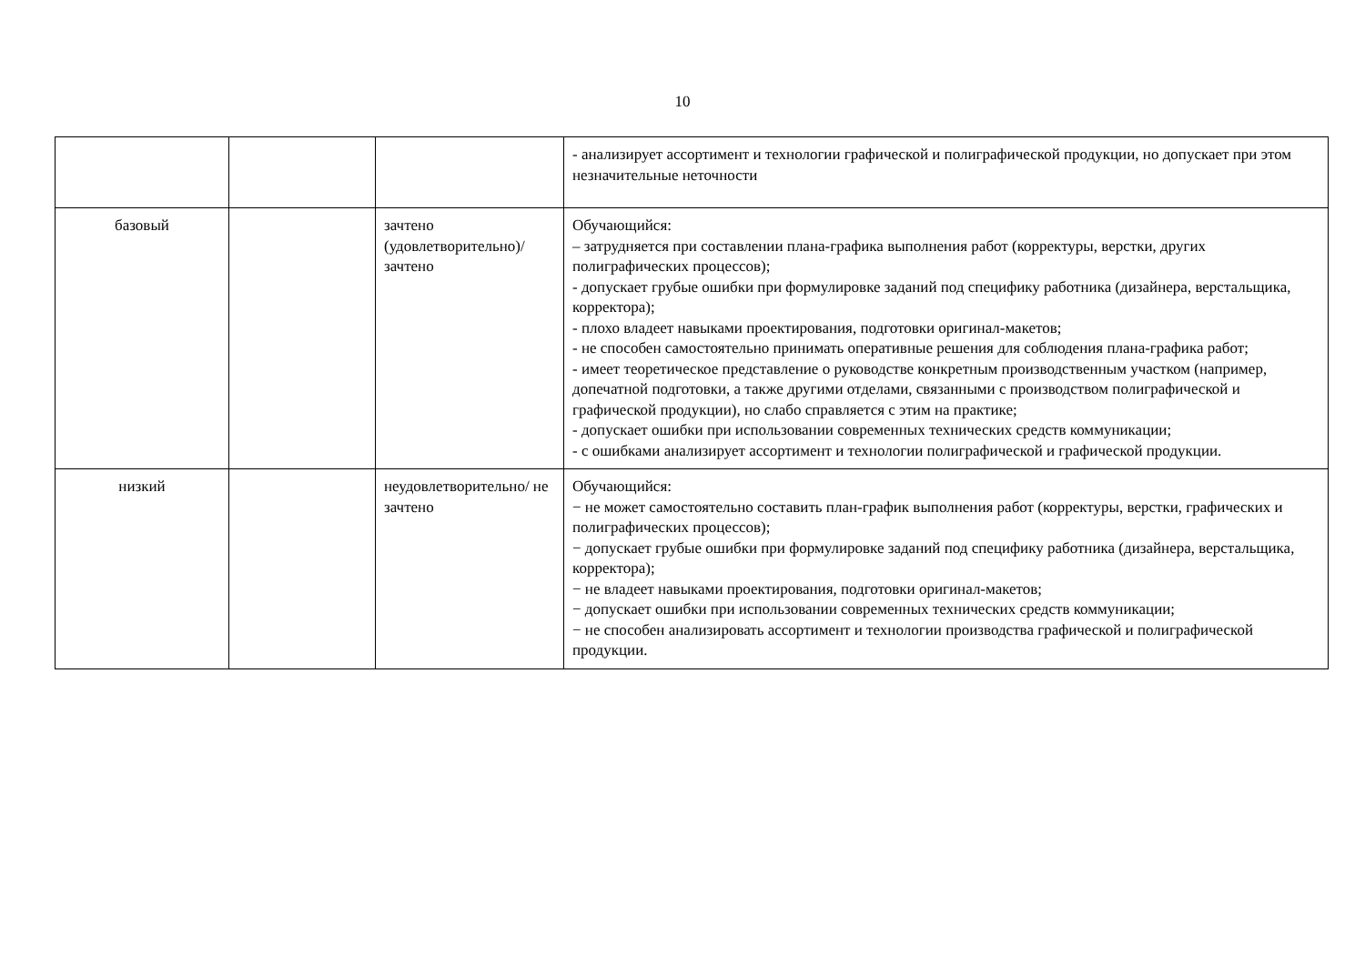10
| | | | - анализирует ассортимент и технологии графической и полиграфической продукции, но допускает при этом незначительные неточности |
| базовый | | зачтено (удовлетворительно)/ зачтено | Обучающийся: – затрудняется при составлении плана-графика выполнения работ (корректуры, верстки, других полиграфических процессов); - допускает грубые ошибки при формулировке заданий под специфику работника (дизайнера, верстальщика, корректора); - плохо владеет навыками проектирования, подготовки оригинал-макетов; - не способен самостоятельно принимать оперативные решения для соблюдения плана-графика работ; - имеет теоретическое представление о руководстве конкретным производственным участком (например, допечатной подготовки, а также другими отделами, связанными с производством полиграфической и графической продукции), но слабо справляется с этим на практике; - допускает ошибки при использовании современных технических средств коммуникации; - с ошибками анализирует ассортимент и технологии полиграфической и графической продукции. |
| низкий | | неудовлетворительно/ не зачтено | Обучающийся: − не может самостоятельно составить план-график выполнения работ (корректуры, верстки, графических и полиграфических процессов); − допускает грубые ошибки при формулировке заданий под специфику работника (дизайнера, верстальщика, корректора); − не владеет навыками проектирования, подготовки оригинал-макетов; − допускает ошибки при использовании современных технических средств коммуникации; − не способен анализировать ассортимент и технологии производства графической и полиграфической продукции. |